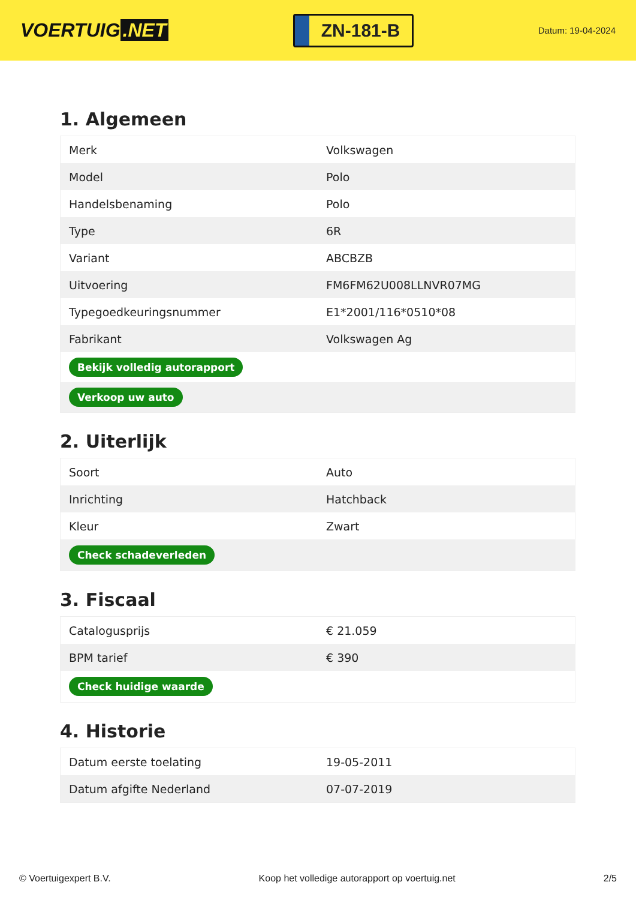VOERTUIG.NET
ZN-181-B
Datum: 19-04-2024
1. Algemeen
| Merk | Volkswagen |
| Model | Polo |
| Handelsbenaming | Polo |
| Type | 6R |
| Variant | ABCBZB |
| Uitvoering | FM6FM62U008LLNVR07MG |
| Typegoedkeuringsnummer | E1*2001/116*0510*08 |
| Fabrikant | Volkswagen Ag |
| Bekijk volledig autorapport | |
| Verkoop uw auto | |
2. Uiterlijk
| Soort | Auto |
| Inrichting | Hatchback |
| Kleur | Zwart |
| Check schadeverleden | |
3. Fiscaal
| Catalogusprijs | € 21.059 |
| BPM tarief | € 390 |
| Check huidige waarde | |
4. Historie
| Datum eerste toelating | 19-05-2011 |
| Datum afgifte Nederland | 07-07-2019 |
© Voertuigexpert B.V. Koop het volledige autorapport op voertuig.net 2/5